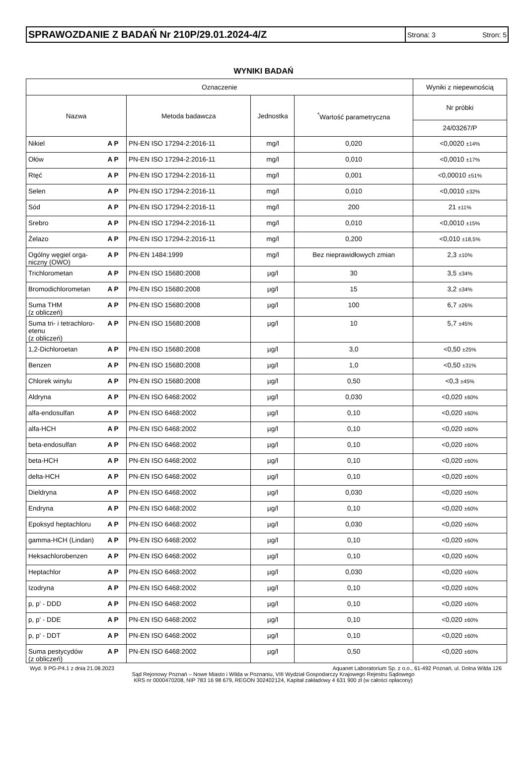SPRAWOZDANIE Z BADAŃ Nr 210P/29.01.2024-4/Z
Strona: 3 Stron: 5
WYNIKI BADAŃ
| Oznaczenie | | | | | Wyniki z niepewnością |
| --- | --- | --- | --- | --- | --- |
| Nazwa | | Metoda badawcza | Jednostka | <sup>*</sup> Wartość parametryczna | Nr próbki |
| | | | | | 24/03267/P |
| Nikiel | A P | PN-EN ISO 17294-2:2016-11 | mg/l | 0,020 | <0,0020 ±14% |
| Ołów | A P | PN-EN ISO 17294-2:2016-11 | mg/l | 0,010 | <0,0010 ±17% |
| Rtęć | A P | PN-EN ISO 17294-2:2016-11 | mg/l | 0,001 | <0,00010 ±51% |
| Selen | A P | PN-EN ISO 17294-2:2016-11 | mg/l | 0,010 | <0,0010 ±32% |
| Sód | A P | PN-EN ISO 17294-2:2016-11 | mg/l | 200 | 21 ±11% |
| Srebro | A P | PN-EN ISO 17294-2:2016-11 | mg/l | 0,010 | <0,0010 ±15% |
| Żelazo | A P | PN-EN ISO 17294-2:2016-11 | mg/l | 0,200 | <0,010 ±18,5% |
| Ogólny węgiel orga- niczny (OWO) | A P | PN-EN 1484:1999 | mg/l | Bez nieprawidłowych zmian | 2,3 ±10% |
| Trichlorometan | A P | PN-EN ISO 15680:2008 | µg/l | 30 | 3,5 ±34% |
| Bromodichlorometan | A P | PN-EN ISO 15680:2008 | µg/l | 15 | 3,2 ±34% |
| Suma THM (z obliczeń) | A P | PN-EN ISO 15680:2008 | µg/l | 100 | 6,7 ±26% |
| Suma tri- i tetrachloro- etenu (z obliczeń) | A P | PN-EN ISO 15680:2008 | µg/l | 10 | 5,7 ±45% |
| 1,2-Dichloroetan | A P | PN-EN ISO 15680:2008 | µg/l | 3,0 | <0,50 ±25% |
| Benzen | A P | PN-EN ISO 15680:2008 | µg/l | 1,0 | <0,50 ±31% |
| Chlorek winylu | A P | PN-EN ISO 15680:2008 | µg/l | 0,50 | <0,3 ±45% |
| Aldryna | A P | PN-EN ISO 6468:2002 | µg/l | 0,030 | <0,020 ±60% |
| alfa-endosulfan | A P | PN-EN ISO 6468:2002 | µg/l | 0,10 | <0,020 ±60% |
| alfa-HCH | A P | PN-EN ISO 6468:2002 | µg/l | 0,10 | <0,020 ±60% |
| beta-endosulfan | A P | PN-EN ISO 6468:2002 | µg/l | 0,10 | <0,020 ±60% |
| beta-HCH | A P | PN-EN ISO 6468:2002 | µg/l | 0,10 | <0,020 ±60% |
| delta-HCH | A P | PN-EN ISO 6468:2002 | µg/l | 0,10 | <0,020 ±60% |
| Dieldryna | A P | PN-EN ISO 6468:2002 | µg/l | 0,030 | <0,020 ±60% |
| Endryna | A P | PN-EN ISO 6468:2002 | µg/l | 0,10 | <0,020 ±60% |
| Epoksyd heptachloru | A P | PN-EN ISO 6468:2002 | µg/l | 0,030 | <0,020 ±60% |
| gamma-HCH (Lindan) | A P | PN-EN ISO 6468:2002 | µg/l | 0,10 | <0,020 ±60% |
| Heksachlorobenzen | A P | PN-EN ISO 6468:2002 | µg/l | 0,10 | <0,020 ±60% |
| Heptachlor | A P | PN-EN ISO 6468:2002 | µg/l | 0,030 | <0,020 ±60% |
| Izodryna | A P | PN-EN ISO 6468:2002 | µg/l | 0,10 | <0,020 ±60% |
| p, p' - DDD | A P | PN-EN ISO 6468:2002 | µg/l | 0,10 | <0,020 ±60% |
| p, p' - DDE | A P | PN-EN ISO 6468:2002 | µg/l | 0,10 | <0,020 ±60% |
| p, p' - DDT | A P | PN-EN ISO 6468:2002 | µg/l | 0,10 | <0,020 ±60% |
| Suma pestycydów (z obliczeń) | A P | PN-EN ISO 6468:2002 | µg/l | 0,50 | <0,020 ±60% |
Wyd. 9 PG-P4.1 z dnia 21.08.2023 Aquanet Laboratorium Sp. z o.o., 61-492 Poznań, ul. Dolna Wilda 126
Sąd Rejonowy Poznań – Nowe Miasto i Wilda w Poznaniu, VIII Wydział Gospodarczy Krajowego Rejestru Sądowego
KRS nr 0000470208, NIP 783 16 98 679, REGON 302402124, Kapitał zakładowy 4 631 900 zł (w całości opłacony)